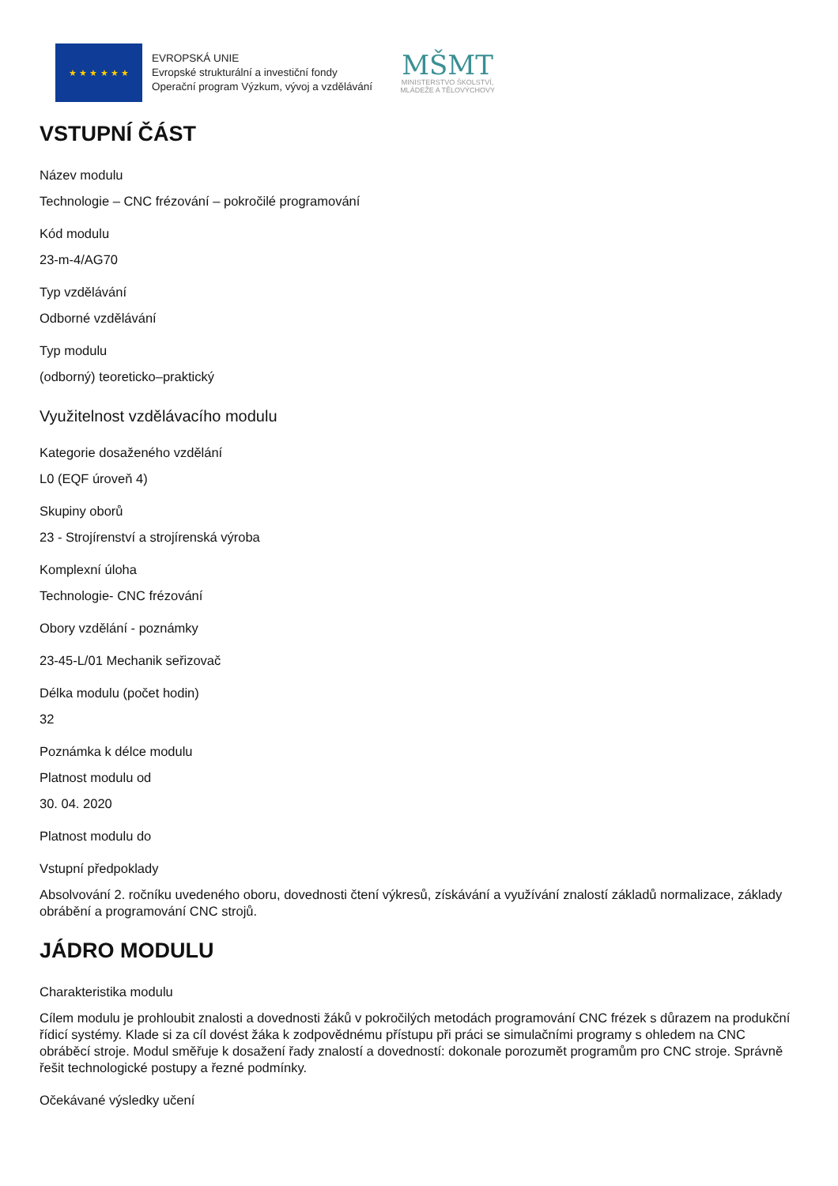★ ★ ★ ★ ★ ★
EVROPSKÁ UNIE
Evropské strukturální a investiční fondy
Operační program Výzkum, vývoj a vzdělávání
MŠMT
MINISTERSTVO ŠKOLSTVÍ,
MLÁDEŽE A TĚLOVÝCHOVY
VSTUPNÍ ČÁST
Název modulu
Technologie – CNC frézování – pokročilé programování
Kód modulu
23-m-4/AG70
Typ vzdělávání
Odborné vzdělávání
Typ modulu
(odborný) teoreticko–praktický
Využitelnost vzdělávacího modulu
Kategorie dosaženého vzdělání
L0 (EQF úroveň 4)
Skupiny oborů
23 - Strojírenství a strojírenská výroba
Komplexní úloha
Technologie- CNC frézování
Obory vzdělání - poznámky
23-45-L/01 Mechanik seřizovač
Délka modulu (počet hodin)
32
Poznámka k délce modulu
Platnost modulu od
30. 04. 2020
Platnost modulu do
Vstupní předpoklady
Absolvování 2. ročníku uvedeného oboru, dovednosti čtení výkresů, získávání a využívání znalostí základů normalizace, základy obrábění a programování CNC strojů.
JÁDRO MODULU
Charakteristika modulu
Cílem modulu je prohloubit znalosti a dovednosti žáků v pokročilých metodách programování CNC frézek s důrazem na produkční řídicí systémy. Klade si za cíl dovést žáka k zodpovědnému přístupu při práci se simulačními programy s ohledem na CNC obráběcí stroje. Modul směřuje k dosažení řady znalostí a dovedností: dokonale porozumět programům pro CNC stroje. Správně řešit technologické postupy a řezné podmínky.
Očekávané výsledky učení